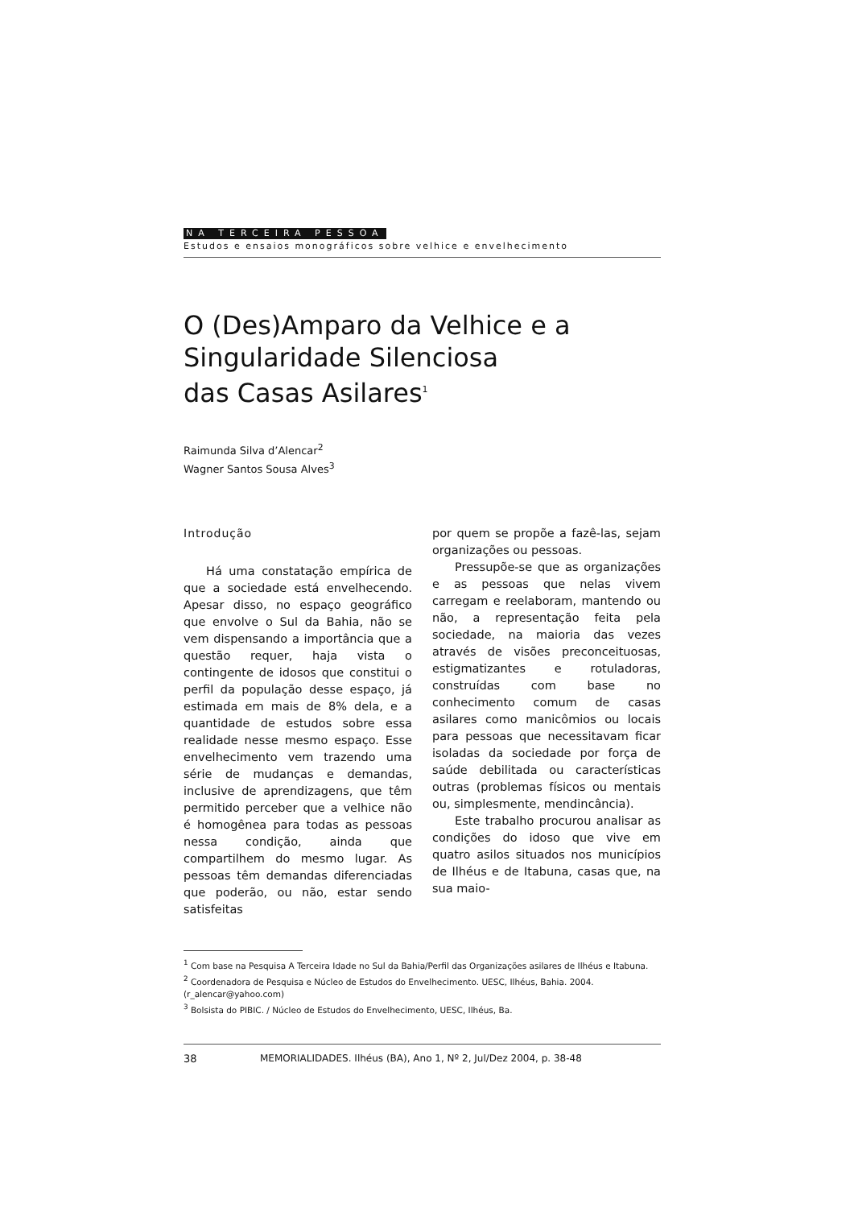NA TERCEIRA PESSOA
Estudos e ensaios monográficos sobre velhice e envelhecimento
O (Des)Amparo da Velhice e a
Singularidade Silenciosa
das Casas Asilares<sup>1</sup>
Raimunda Silva d’Alencar<sup>2</sup>
Wagner Santos Sousa Alves<sup>3</sup>
Introdução
Há uma constatação empírica de que a sociedade está envelhecendo. Apesar disso, no espaço geográfico que envolve o Sul da Bahia, não se vem dispensando a importância que a questão requer, haja vista o contingente de idosos que constitui o perfil da população desse espaço, já estimada em mais de 8% dela, e a quantidade de estudos sobre essa realidade nesse mesmo espaço. Esse envelhecimento vem trazendo uma série de mudanças e demandas, inclusive de aprendizagens, que têm permitido perceber que a velhice não é homogênea para todas as pessoas nessa condição, ainda que compartilhem do mesmo lugar. As pessoas têm demandas diferenciadas que poderão, ou não, estar sendo satisfeitas
por quem se propõe a fazê-las, sejam organizações ou pessoas.
Pressupõe-se que as organizações e as pessoas que nelas vivem carregam e reelaboram, mantendo ou não, a representação feita pela sociedade, na maioria das vezes através de visões preconceituosas, estigmatizantes e rotuladoras, construídas com base no conhecimento comum de casas asilares como manicômios ou locais para pessoas que necessitavam ficar isoladas da sociedade por força de saúde debilitada ou características outras (problemas físicos ou mentais ou, simplesmente, mendincância).
Este trabalho procurou analisar as condições do idoso que vive em quatro asilos situados nos municípios de Ilhéus e de Itabuna, casas que, na sua maio-
<sup>1</sup> Com base na Pesquisa A Terceira Idade no Sul da Bahia/Perfil das Organizações asilares de Ilhéus e Itabuna.
<sup>2</sup> Coordenadora de Pesquisa e Núcleo de Estudos do Envelhecimento. UESC, Ilhéus, Bahia. 2004.(r_alencar@yahoo.com)
<sup>3</sup> Bolsista do PIBIC. / Núcleo de Estudos do Envelhecimento, UESC, Ilhéus, Ba.
38 MEMORIALIDADES. Ilhéus (BA), Ano 1, Nº 2, Jul/Dez 2004, p. 38-48